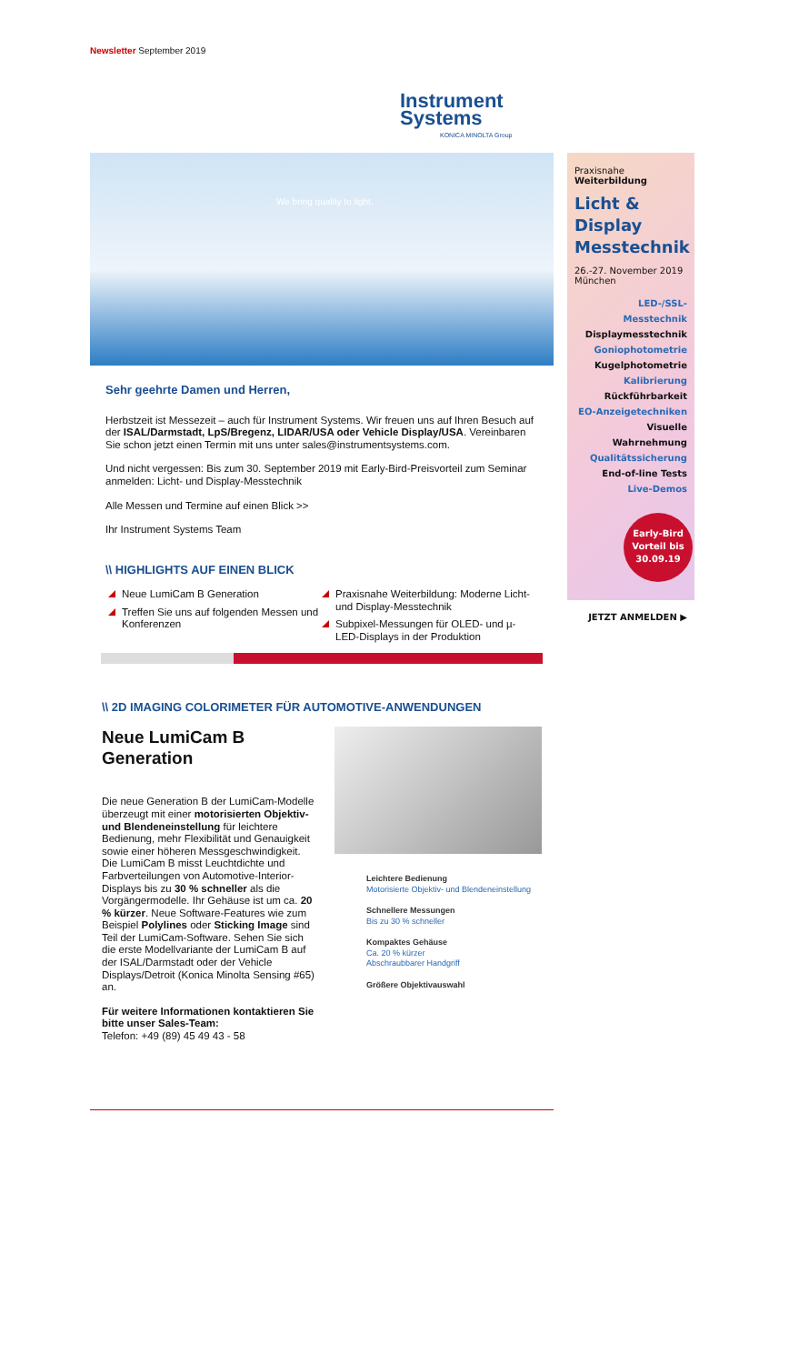Newsletter September 2019
Instrument
Systems
KONICA MINOLTA Group
We bring quality to light.
Sehr geehrte Damen und Herren,
Herbstzeit ist Messezeit – auch für Instrument Systems. Wir freuen uns auf Ihren Besuch auf der ISAL/Darmstadt, LpS/Bregenz, LIDAR/USA oder Vehicle Display/USA. Vereinbaren Sie schon jetzt einen Termin mit uns unter sales@instrumentsystems.com.
Und nicht vergessen: Bis zum 30. September 2019 mit Early-Bird-Preisvorteil zum Seminar anmelden: Licht- und Display-Messtechnik
Alle Messen und Termine auf einen Blick >>
Ihr Instrument Systems Team
\\ HIGHLIGHTS AUF EINEN BLICK
Neue LumiCam B Generation
Treffen Sie uns auf folgenden Messen und Konferenzen
Praxisnahe Weiterbildung: Moderne Licht- und Display-Messtechnik
Subpixel-Messungen für OLED- und µ-LED-Displays in der Produktion
\\ 2D IMAGING COLORIMETER FÜR AUTOMOTIVE-ANWENDUNGEN
Neue LumiCam B Generation
Die neue Generation B der LumiCam-Modelle überzeugt mit einer motorisierten Objektiv- und Blendeneinstellung für leichtere Bedienung, mehr Flexibilität und Genauigkeit sowie einer höheren Messgeschwindigkeit. Die LumiCam B misst Leuchtdichte und Farbverteilungen von Automotive-Interior-Displays bis zu 30 % schneller als die Vorgängermodelle. Ihr Gehäuse ist um ca. 20 % kürzer. Neue Software-Features wie zum Beispiel Polylines oder Sticking Image sind Teil der LumiCam-Software. Sehen Sie sich die erste Modellvariante der LumiCam B auf der ISAL/Darmstadt oder der Vehicle Displays/Detroit (Konica Minolta Sensing #65) an.
Für weitere Informationen kontaktieren Sie bitte unser Sales-Team:
Telefon: +49 (89) 45 49 43 - 58
Leichtere Bedienung
Motorisierte Objektiv- und Blendeneinstellung
Schnellere Messungen
Bis zu 30 % schneller
Kompaktes Gehäuse
Ca. 20 % kürzer
Abschraubbarer Handgriff
Größere Objektivauswahl
Praxisnahe Weiterbildung
Licht & Display Messtechnik
26.-27. November 2019
München
LED-/SSL-Messtechnik
Displaymesstechnik
Goniophotometrie
Kugelphotometrie
Kalibrierung
Rückführbarkeit
EO-Anzeigetechniken
Visuelle Wahrnehmung
Qualitätssicherung
End-of-line Tests
Live-Demos
Early-Bird Vorteil bis 30.09.19
JETZT ANMELDEN ▶